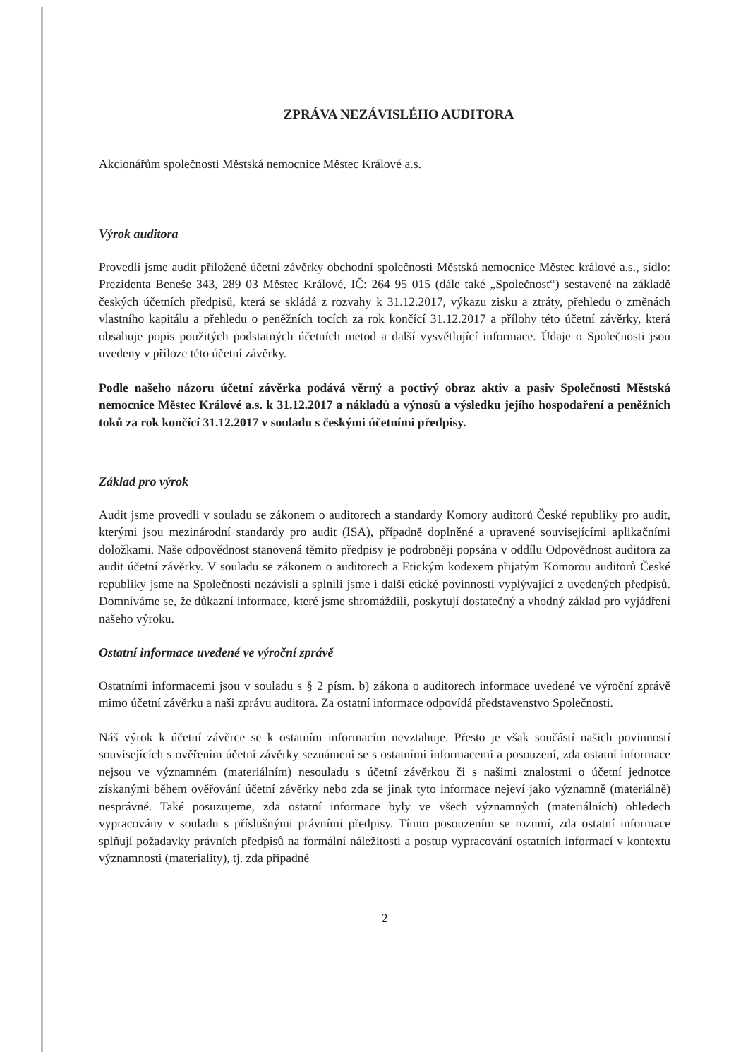ZPRÁVA NEZÁVISLÉHO AUDITORA
Akcionářům společnosti Městská nemocnice Městec Králové a.s.
Výrok auditora
Provedli jsme audit přiložené účetní závěrky obchodní společnosti Městská nemocnice Městec králové a.s., sídlo: Prezidenta Beneše 343, 289 03 Městec Králové, IČ: 264 95 015 (dále také „Společnost“) sestavené na základě českých účetních předpisů, která se skládá z rozvahy k 31.12.2017, výkazu zisku a ztráty, přehledu o změnách vlastního kapitálu a přehledu o peněžních tocích za rok končící 31.12.2017 a přílohy této účetní závěrky, která obsahuje popis použitých podstatných účetních metod a další vysvětlující informace. Údaje o Společnosti jsou uvedeny v příloze této účetní závěrky.
Podle našeho názoru účetní závěrka podává věrný a poctivý obraz aktiv a pasiv Společnosti Městská nemocnice Městec Králové a.s. k 31.12.2017 a nákladů a výnosů a výsledku jejího hospodaření a peněžních toků za rok končící 31.12.2017 v souladu s českými účetními předpisy.
Základ pro výrok
Audit jsme provedli v souladu se zákonem o auditorech a standardy Komory auditorů České republiky pro audit, kterými jsou mezinárodní standardy pro audit (ISA), případně doplněné a upravené souvisejícími aplikačními doložkami. Naše odpovědnost stanovená těmito předpisy je podrobněji popsána v oddílu Odpovědnost auditora za audit účetní závěrky. V souladu se zákonem o auditorech a Etickým kodexem přijatým Komorou auditorů České republiky jsme na Společnosti nezávislí a splnili jsme i další etické povinnosti vyplývající z uvedených předpisů. Domníváme se, že důkazní informace, které jsme shromáždili, poskytují dostatečný a vhodný základ pro vyjádření našeho výroku.
Ostatní informace uvedené ve výroční zprávě
Ostatními informacemi jsou v souladu s § 2 písm. b) zákona o auditorech informace uvedené ve výroční zprávě mimo účetní závěrku a naši zprávu auditora. Za ostatní informace odpovídá představenstvo Společnosti.
Náš výrok k účetní závěrce se k ostatním informacím nevztahuje. Přesto je však součástí našich povinností souvisejících s ověřením účetní závěrky seznámení se s ostatními informacemi a posouzení, zda ostatní informace nejsou ve významném (materiálním) nesouladu s účetní závěrkou či s našimi znalostmi o účetní jednotce získanými během ověřování účetní závěrky nebo zda se jinak tyto informace nejeví jako významně (materiálně) nesprávné. Také posuzujeme, zda ostatní informace byly ve všech významných (materiálních) ohledech vypracovány v souladu s příslušnými právními předpisy. Tímto posouzením se rozumí, zda ostatní informace splňují požadavky právních předpisů na formální náležitosti a postup vypracování ostatních informací v kontextu významnosti (materiality), tj. zda případné
2